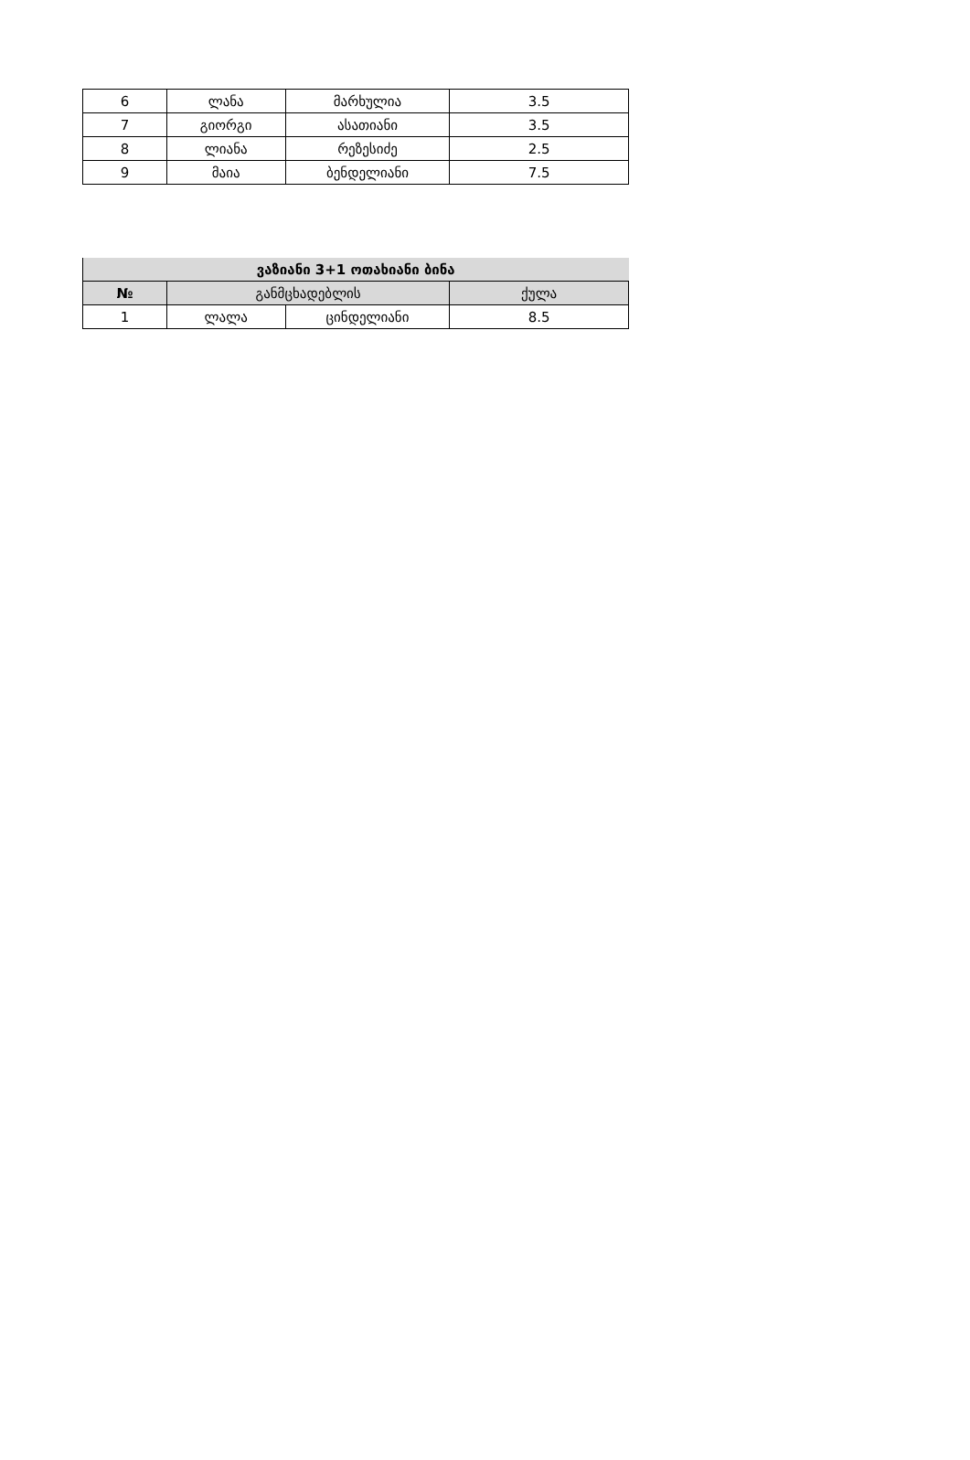| 6 | ლანა | მარხულია | 3.5 |
| 7 | გიორგი | ასათიანი | 3.5 |
| 8 | ლიანა | რეზესიძე | 2.5 |
| 9 | მაია | ბენდელიანი | 7.5 |
| ვაზიანი 3+1 ოთახიანი ბინა | | | |
| --- | --- | --- | --- |
| № | განმცხადებლის | | ქულა |
| 1 | ლალა | ცინდელიანი | 8.5 |